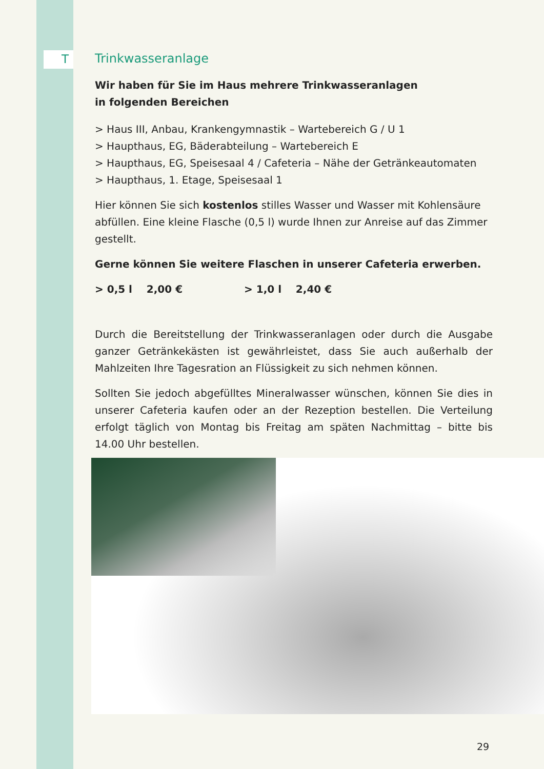T
Trinkwasseranlage
Wir haben für Sie im Haus mehrere Trinkwasseranlagen
in folgenden Bereichen
> Haus III, Anbau, Krankengymnastik – Wartebereich G / U 1
> Haupthaus, EG, Bäderabteilung – Wartebereich E
> Haupthaus, EG, Speisesaal 4 / Cafeteria – Nähe der Getränkeautomaten
> Haupthaus, 1. Etage, Speisesaal 1
Hier können Sie sich kostenlos stilles Wasser und Wasser mit Kohlensäure abfüllen. Eine kleine Flasche (0,5 l) wurde Ihnen zur Anreise auf das Zimmer gestellt.
Gerne können Sie weitere Flaschen in unserer Cafeteria erwerben.
> 0,5 l 2,00 € > 1,0 l 2,40 €
Durch die Bereitstellung der Trinkwasseranlagen oder durch die Ausgabe ganzer Getränkekästen ist gewährleistet, dass Sie auch außerhalb der Mahlzeiten Ihre Tagesration an Flüssigkeit zu sich nehmen können.
Sollten Sie jedoch abgefülltes Mineralwasser wünschen, können Sie dies in unserer Cafeteria kaufen oder an der Rezeption bestellen. Die Verteilung erfolgt täglich von Montag bis Freitag am späten Nachmittag – bitte bis 14.00 Uhr bestellen.
29